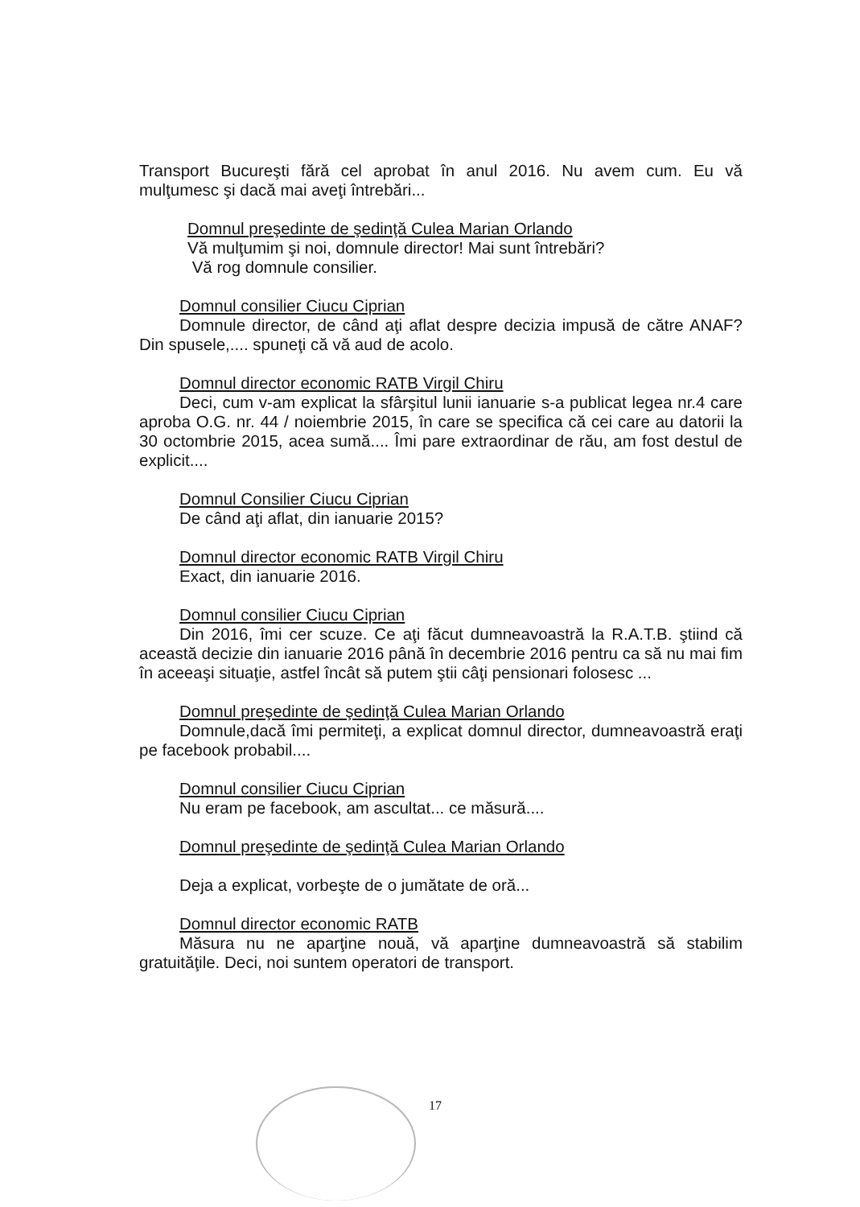Transport Bucureşti fără cel aprobat în anul 2016. Nu avem cum. Eu vă mulţumesc şi dacă mai aveţi întrebări...
Domnul preşedinte de şedinţă Culea Marian Orlando
Vă mulţumim şi noi, domnule director! Mai sunt întrebări?
Vă rog domnule consilier.
Domnul consilier Ciucu Ciprian
Domnule director, de când aţi aflat despre decizia impusă de către ANAF? Din spusele,.... spuneţi că vă aud de acolo.
Domnul director economic RATB Virgil Chiru
Deci, cum v-am explicat la sfârşitul lunii ianuarie s-a publicat legea nr.4 care aproba O.G. nr. 44 / noiembrie 2015, în care se specifica că cei care au datorii la 30 octombrie 2015, acea sumă.... Îmi pare extraordinar de rău, am fost destul de explicit....
Domnul Consilier Ciucu Ciprian
De când aţi aflat, din ianuarie 2015?
Domnul director economic RATB Virgil Chiru
Exact, din ianuarie 2016.
Domnul consilier Ciucu Ciprian
Din 2016, îmi cer scuze. Ce aţi făcut dumneavoastră la R.A.T.B. ştiind că această decizie din ianuarie 2016 până în decembrie 2016 pentru ca să nu mai fim în aceeaşi situaţie, astfel încât să putem ştii câţi pensionari folosesc ...
Domnul preşedinte de şedinţă Culea Marian Orlando
Domnule,dacă îmi permiteţi, a explicat domnul director, dumneavoastră eraţi pe facebook probabil....
Domnul consilier Ciucu Ciprian
Nu eram pe facebook, am ascultat... ce măsură....
Domnul preşedinte de şedinţă Culea Marian Orlando
Deja a explicat, vorbeşte de o jumătate de oră...
Domnul director economic RATB
Măsura nu ne aparţine nouă, vă aparţine dumneavoastră să stabilim gratuităţile. Deci, noi suntem operatori de transport.
17